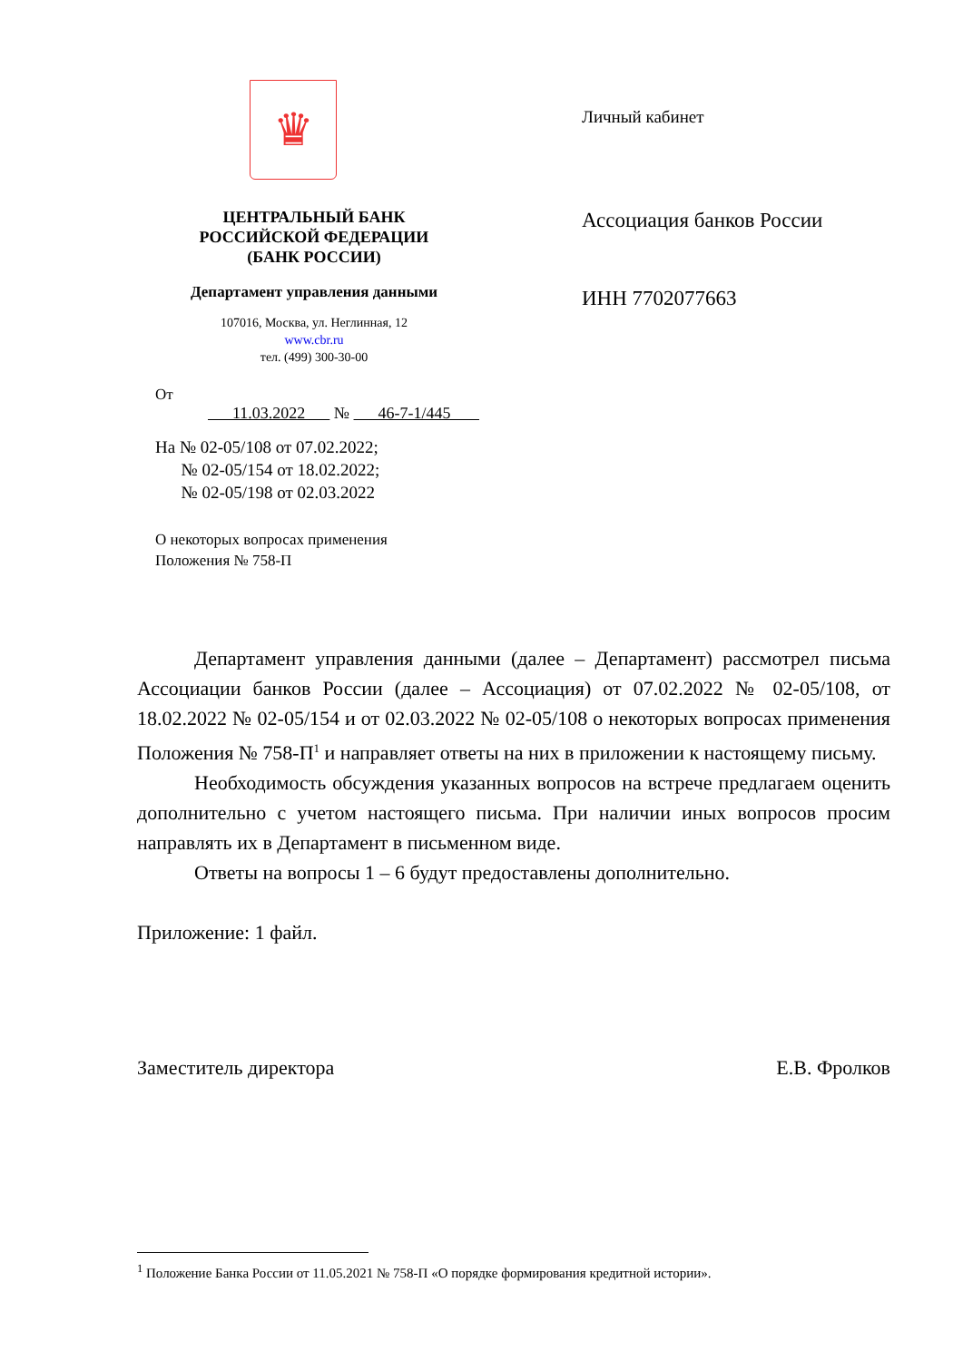♛
ЦЕНТРАЛЬНЫЙ БАНК
РОССИЙСКОЙ ФЕДЕРАЦИИ
(БАНК РОССИИ)
Департамент управления данными
107016, Москва, ул. Неглинная, 12
www.cbr.ru
тел. (499) 300-30-00
От
11.03.2022 № 46-7-1/445
На № 02-05/108 от 07.02.2022;
№ 02-05/154 от 18.02.2022;
№ 02-05/198 от 02.03.2022
О некоторых вопросах применения
Положения № 758-П
Личный кабинет
Ассоциация банков России
ИНН 7702077663
Департамент управления данными (далее – Департамент) рассмотрел письма Ассоциации банков России (далее – Ассоциация) от 07.02.2022 № 02-05/108, от 18.02.2022 № 02-05/154 и от 02.03.2022 № 02-05/108 о некоторых вопросах применения Положения № 758-П<sup>1</sup> и направляет ответы на них в приложении к настоящему письму.
Необходимость обсуждения указанных вопросов на встрече предлагаем оценить дополнительно с учетом настоящего письма. При наличии иных вопросов просим направлять их в Департамент в письменном виде.
Ответы на вопросы 1 – 6 будут предоставлены дополнительно.
Приложение: 1 файл.
Заместитель директора Е.В. Фролков
<sup>1</sup> Положение Банка России от 11.05.2021 № 758-П «О порядке формирования кредитной истории».